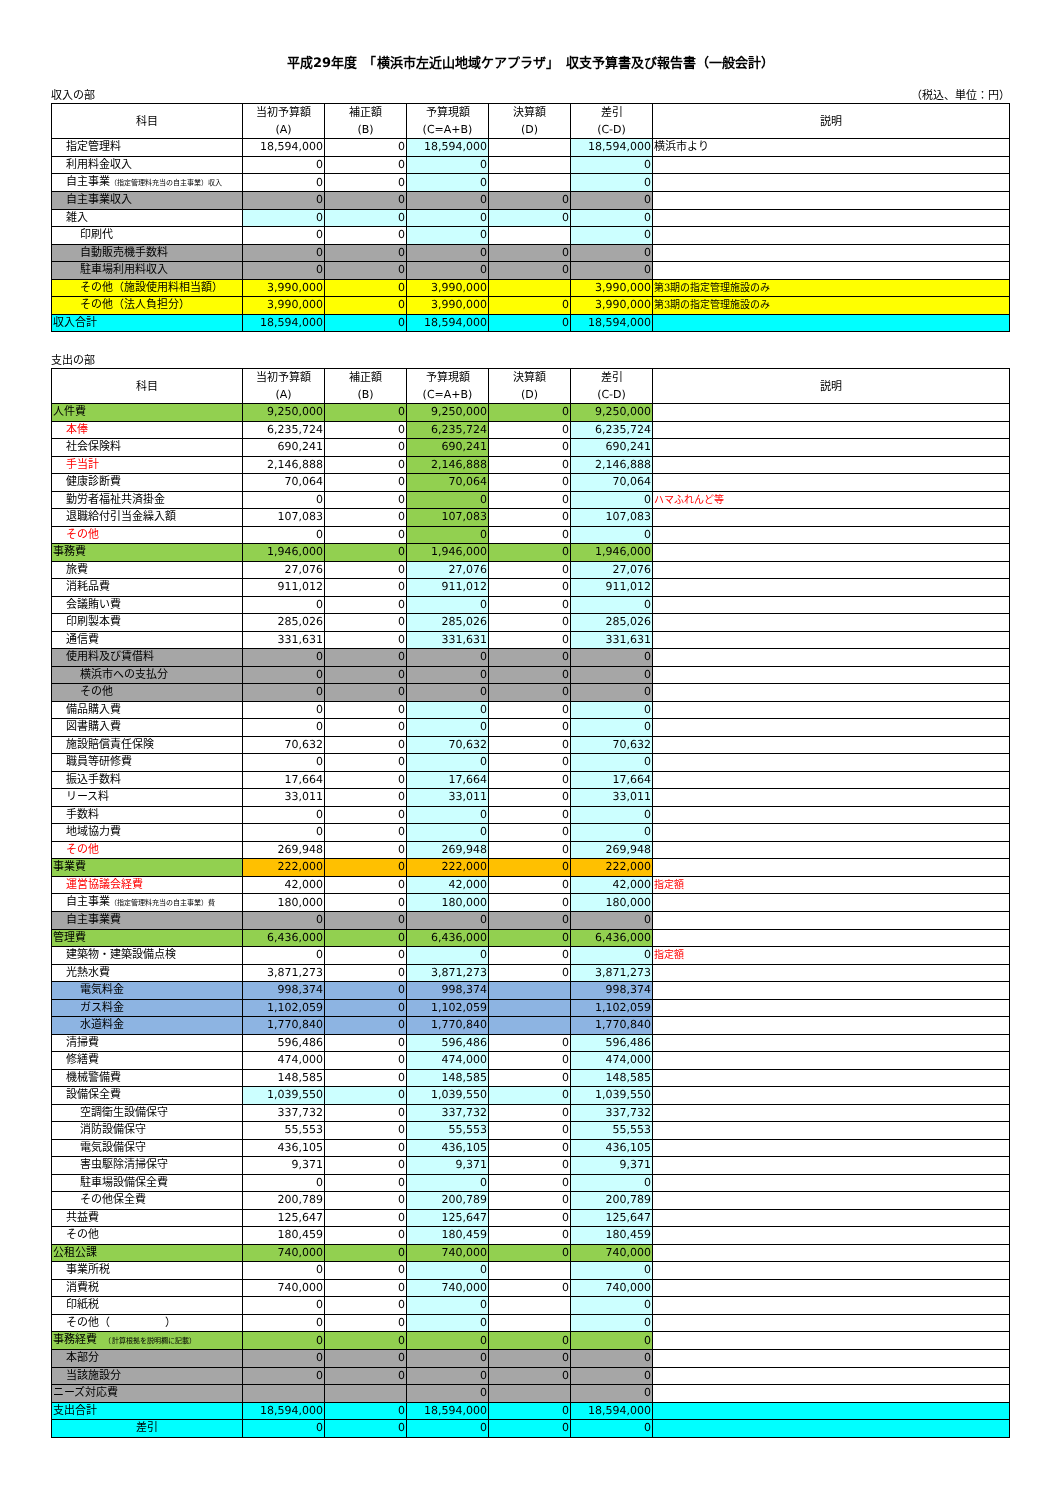平成29年度　「横浜市左近山地域ケアプラザ」　収支予算書及び報告書（一般会計）
収入の部 （税込、単位：円）
| 科目 | 当初予算額 (A) | 補正額 (B) | 予算現額 (C=A+B) | 決算額 (D) | 差引 (C-D) | 説明 |
| --- | --- | --- | --- | --- | --- | --- |
| 指定管理料 | 18,594,000 | 0 | 18,594,000 | | 18,594,000 | 横浜市より |
| 利用料金収入 | 0 | 0 | 0 | | 0 | |
| 自主事業 （指定管理料充当の自主事業）収入 | 0 | 0 | 0 | | 0 | |
| 自主事業収入 | 0 | 0 | 0 | 0 | 0 | |
| 雑入 | 0 | 0 | 0 | 0 | 0 | |
| 印刷代 | 0 | 0 | 0 | | 0 | |
| 自動販売機手数料 | 0 | 0 | 0 | 0 | 0 | |
| 駐車場利用料収入 | 0 | 0 | 0 | 0 | 0 | |
| その他（施設使用料相当額） | 3,990,000 | 0 | 3,990,000 | | 3,990,000 | 第3期の指定管理施設のみ |
| その他（法人負担分） | 3,990,000 | 0 | 3,990,000 | 0 | 3,990,000 | 第3期の指定管理施設のみ |
| 収入合計 | 18,594,000 | 0 | 18,594,000 | 0 | 18,594,000 | |
支出の部
| 科目 | 当初予算額 (A) | 補正額 (B) | 予算現額 (C=A+B) | 決算額 (D) | 差引 (C-D) | 説明 |
| --- | --- | --- | --- | --- | --- | --- |
| 人件費 | 9,250,000 | 0 | 9,250,000 | 0 | 9,250,000 | |
| 本俸 | 6,235,724 | 0 | 6,235,724 | 0 | 6,235,724 | |
| 社会保険料 | 690,241 | 0 | 690,241 | 0 | 690,241 | |
| 手当計 | 2,146,888 | 0 | 2,146,888 | 0 | 2,146,888 | |
| 健康診断費 | 70,064 | 0 | 70,064 | 0 | 70,064 | |
| 勤労者福祉共済掛金 | 0 | 0 | 0 | 0 | 0 | ハマふれんど等 |
| 退職給付引当金繰入額 | 107,083 | 0 | 107,083 | 0 | 107,083 | |
| その他 | 0 | 0 | 0 | 0 | 0 | |
| 事務費 | 1,946,000 | 0 | 1,946,000 | 0 | 1,946,000 | |
| 旅費 | 27,076 | 0 | 27,076 | 0 | 27,076 | |
| 消耗品費 | 911,012 | 0 | 911,012 | 0 | 911,012 | |
| 会議賄い費 | 0 | 0 | 0 | 0 | 0 | |
| 印刷製本費 | 285,026 | 0 | 285,026 | 0 | 285,026 | |
| 通信費 | 331,631 | 0 | 331,631 | 0 | 331,631 | |
| 使用料及び賃借料 | 0 | 0 | 0 | 0 | 0 | |
| 横浜市への支払分 | 0 | 0 | 0 | 0 | 0 | |
| その他 | 0 | 0 | 0 | 0 | 0 | |
| 備品購入費 | 0 | 0 | 0 | 0 | 0 | |
| 図書購入費 | 0 | 0 | 0 | 0 | 0 | |
| 施設賠償責任保険 | 70,632 | 0 | 70,632 | 0 | 70,632 | |
| 職員等研修費 | 0 | 0 | 0 | 0 | 0 | |
| 振込手数料 | 17,664 | 0 | 17,664 | 0 | 17,664 | |
| リース料 | 33,011 | 0 | 33,011 | 0 | 33,011 | |
| 手数料 | 0 | 0 | 0 | 0 | 0 | |
| 地域協力費 | 0 | 0 | 0 | 0 | 0 | |
| その他 | 269,948 | 0 | 269,948 | 0 | 269,948 | |
| 事業費 | 222,000 | 0 | 222,000 | 0 | 222,000 | |
| 運営協議会経費 | 42,000 | 0 | 42,000 | 0 | 42,000 | 指定額 |
| 自主事業 （指定管理料充当の自主事業）費 | 180,000 | 0 | 180,000 | 0 | 180,000 | |
| 自主事業費 | 0 | 0 | 0 | 0 | 0 | |
| 管理費 | 6,436,000 | 0 | 6,436,000 | 0 | 6,436,000 | |
| 建築物・建築設備点検 | 0 | 0 | 0 | 0 | 0 | 指定額 |
| 光熱水費 | 3,871,273 | 0 | 3,871,273 | 0 | 3,871,273 | |
| 電気料金 | 998,374 | 0 | 998,374 | | 998,374 | |
| ガス料金 | 1,102,059 | 0 | 1,102,059 | | 1,102,059 | |
| 水道料金 | 1,770,840 | 0 | 1,770,840 | | 1,770,840 | |
| 清掃費 | 596,486 | 0 | 596,486 | 0 | 596,486 | |
| 修繕費 | 474,000 | 0 | 474,000 | 0 | 474,000 | |
| 機械警備費 | 148,585 | 0 | 148,585 | 0 | 148,585 | |
| 設備保全費 | 1,039,550 | 0 | 1,039,550 | 0 | 1,039,550 | |
| 空調衛生設備保守 | 337,732 | 0 | 337,732 | 0 | 337,732 | |
| 消防設備保守 | 55,553 | 0 | 55,553 | 0 | 55,553 | |
| 電気設備保守 | 436,105 | 0 | 436,105 | 0 | 436,105 | |
| 害虫駆除清掃保守 | 9,371 | 0 | 9,371 | 0 | 9,371 | |
| 駐車場設備保全費 | 0 | 0 | 0 | 0 | 0 | |
| その他保全費 | 200,789 | 0 | 200,789 | 0 | 200,789 | |
| 共益費 | 125,647 | 0 | 125,647 | 0 | 125,647 | |
| その他 | 180,459 | 0 | 180,459 | 0 | 180,459 | |
| 公租公課 | 740,000 | 0 | 740,000 | 0 | 740,000 | |
| 事業所税 | 0 | 0 | 0 | | 0 | |
| 消費税 | 740,000 | 0 | 740,000 | 0 | 740,000 | |
| 印紙税 | 0 | 0 | 0 | | 0 | |
| その他（ ） | 0 | 0 | 0 | | 0 | |
| 事務経費 （計算根拠を説明欄に記載） | 0 | 0 | 0 | 0 | 0 | |
| 本部分 | 0 | 0 | 0 | 0 | 0 | |
| 当該施設分 | 0 | 0 | 0 | 0 | 0 | |
| ニーズ対応費 | | | 0 | | 0 | |
| 支出合計 | 18,594,000 | 0 | 18,594,000 | 0 | 18,594,000 | |
| 差引 | 0 | 0 | 0 | 0 | 0 | |